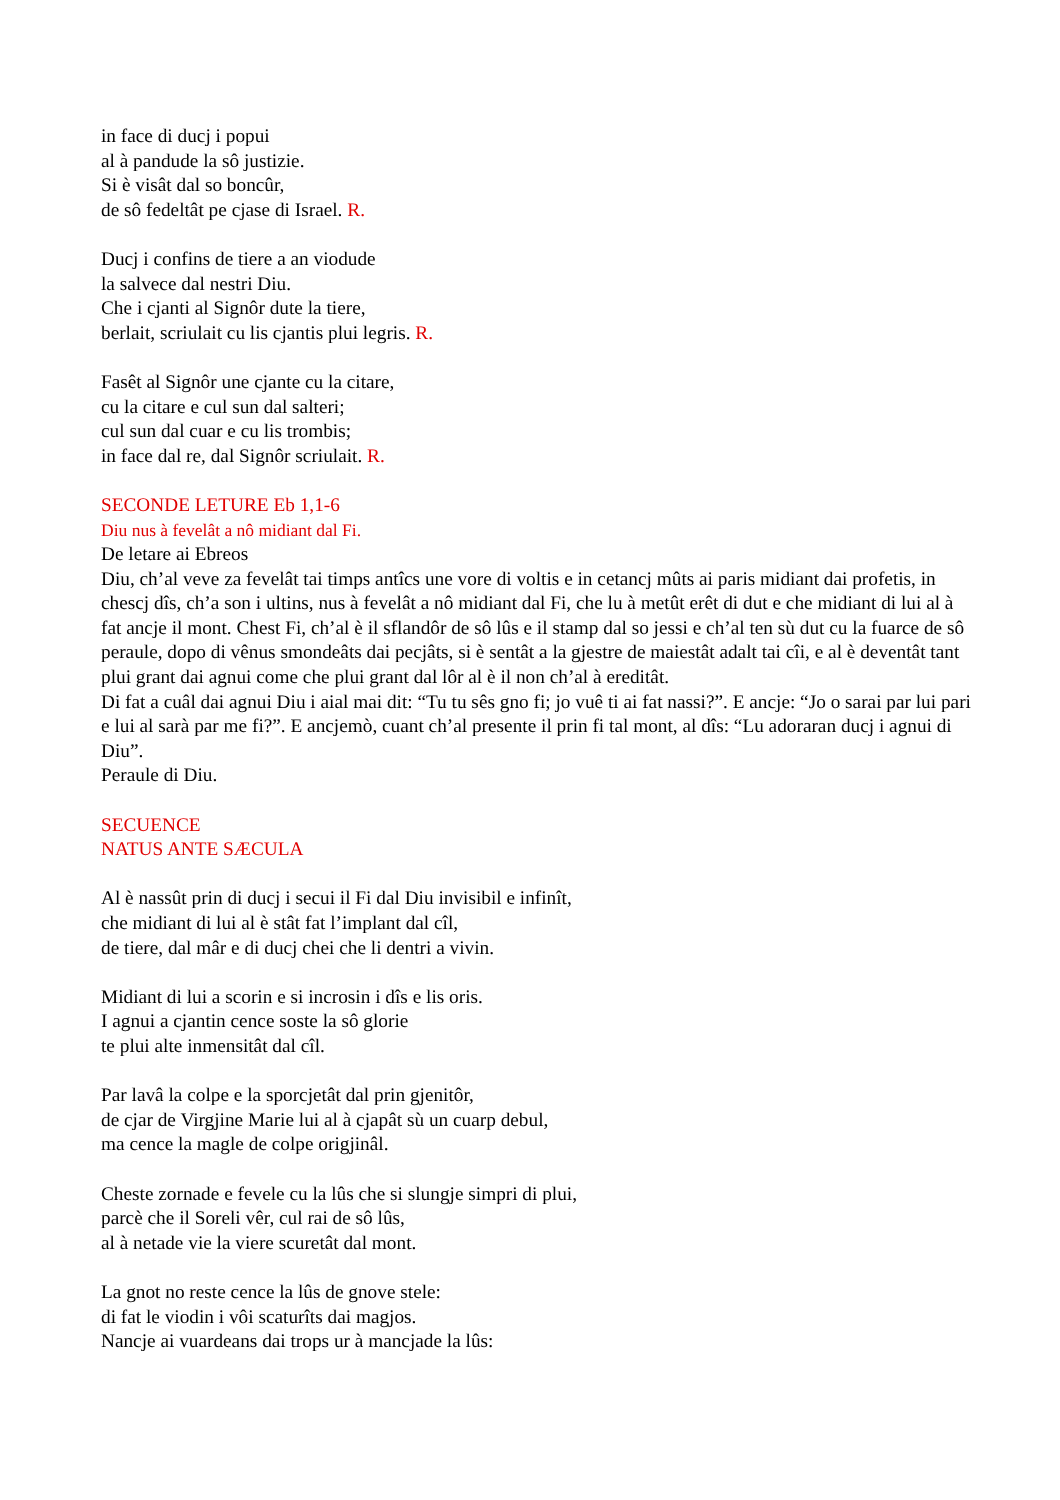in face di ducj i popui
al à pandude la sô justizie.
Si è visât dal so boncûr,
de sô fedeltât pe cjase di Israel. R.
Ducj i confins de tiere a an viodude
la salvece dal nestri Diu.
Che i cjanti al Signôr dute la tiere,
berlait, scriulait cu lis cjantis plui legris. R.
Fasêt al Signôr une cjante cu la citare,
cu la citare e cul sun dal salteri;
cul sun dal cuar e cu lis trombis;
in face dal re, dal Signôr scriulait. R.
SECONDE LETURE Eb 1,1-6
Diu nus à fevelât a nô midiant dal Fi.
De letare ai Ebreos
Diu, ch’al veve za fevelât tai timps antîcs une vore di voltis e in cetancj mûts ai paris midiant dai profetis, in chescj dîs, ch’a son i ultins, nus à fevelât a nô midiant dal Fi, che lu à metût erêt di dut e che midiant di lui al à fat ancje il mont. Chest Fi, ch’al è il sflandôr de sô lûs e il stamp dal so jessi e ch’al ten sù dut cu la fuarce de sô peraule, dopo di vênus smondeâts dai pecjâts, si è sentât a la gjestre de maiestât adalt tai cîi, e al è deventât tant plui grant dai agnui come che plui grant dal lôr al è il non ch’al à ereditât.
Di fat a cuâl dai agnui Diu i aial mai dit: “Tu tu sês gno fi; jo vuê ti ai fat nassi?”. E ancje: “Jo o sarai par lui pari e lui al sarà par me fi?”. E ancjemò, cuant ch’al presente il prin fi tal mont, al dîs: “Lu adoraran ducj i agnui di Diu”.
Peraule di Diu.
SECUENCE
NATUS ANTE SÆCULA
Al è nassût prin di ducj i secui il Fi dal Diu invisibil e infinît,
che midiant di lui al è stât fat l’implant dal cîl,
de tiere, dal mâr e di ducj chei che li dentri a vivin.
Midiant di lui a scorin e si incrosin i dîs e lis oris.
I agnui a cjantin cence soste la sô glorie
te plui alte inmensitât dal cîl.
Par lavâ la colpe e la sporcjetât dal prin gjenitôr,
de cjar de Virgjine Marie lui al à cjapât sù un cuarp debul,
ma cence la magle de colpe origjinâl.
Cheste zornade e fevele cu la lûs che si slungje simpri di plui,
parcè che il Soreli vêr, cul rai de sô lûs,
al à netade vie la viere scuretât dal mont.
La gnot no reste cence la lûs de gnove stele:
di fat le viodin i vôi scaturîts dai magjos.
Nancje ai vuardeans dai trops ur à mancjade la lûs: